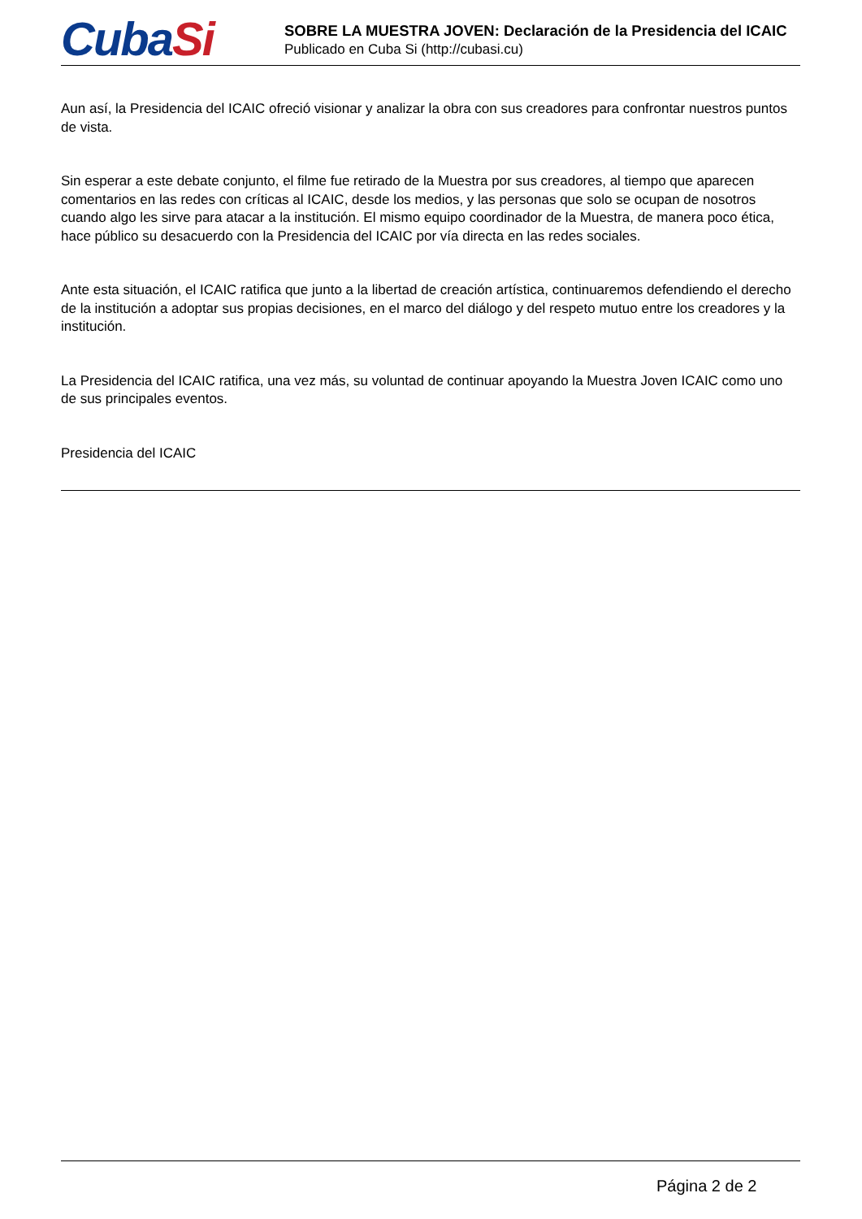CubaSi
SOBRE LA MUESTRA JOVEN: Declaración de la Presidencia del ICAIC
Publicado en Cuba Si (http://cubasi.cu)
Aun así, la Presidencia del ICAIC ofreció visionar y analizar la obra con sus creadores para confrontar nuestros puntos de vista.
Sin esperar a este debate conjunto, el filme fue retirado de la Muestra por sus creadores, al tiempo que aparecen comentarios en las redes con críticas al ICAIC, desde los medios, y las personas que solo se ocupan de nosotros cuando algo les sirve para atacar a la institución. El mismo equipo coordinador de la Muestra, de manera poco ética, hace público su desacuerdo con la Presidencia del ICAIC por vía directa en las redes sociales.
Ante esta situación, el ICAIC ratifica que junto a la libertad de creación artística, continuaremos defendiendo el derecho de la institución a adoptar sus propias decisiones, en el marco del diálogo y del respeto mutuo entre los creadores y la institución.
La Presidencia del ICAIC ratifica, una vez más, su voluntad de continuar apoyando la Muestra Joven ICAIC como uno de sus principales eventos.
Presidencia del ICAIC
Página 2 de 2